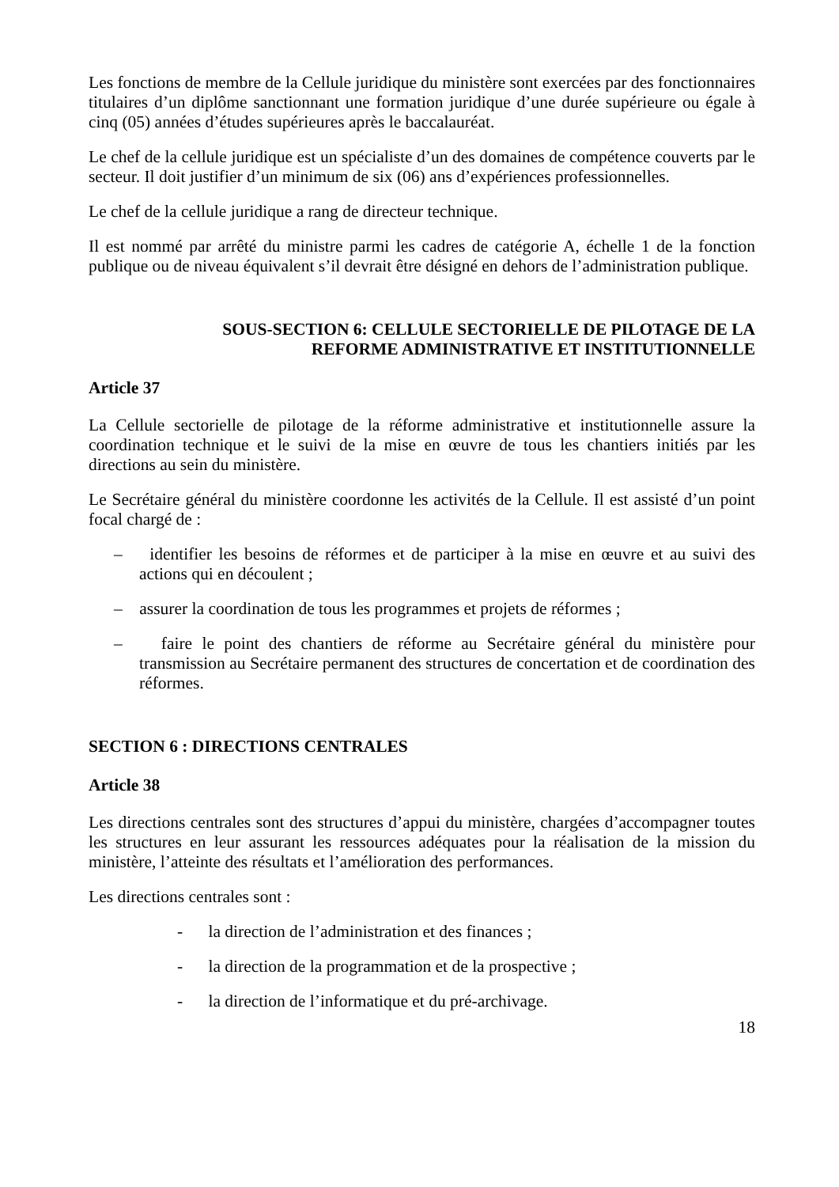Les fonctions de membre de la Cellule juridique du ministère sont exercées par des fonctionnaires titulaires d’un diplôme sanctionnant une formation juridique d’une durée supérieure ou égale à cinq (05) années d’études supérieures après le baccalauréat.
Le chef de la cellule juridique est un spécialiste d’un des domaines de compétence couverts par le secteur. Il doit justifier d’un minimum de six (06) ans d’expériences professionnelles.
Le chef de la cellule juridique a rang de directeur technique.
Il est nommé par arrêté du ministre parmi les cadres de catégorie A, échelle 1 de la fonction publique ou de niveau équivalent s’il devrait être désigné en dehors de l’administration publique.
SOUS-SECTION 6: CELLULE SECTORIELLE DE PILOTAGE DE LA
REFORME ADMINISTRATIVE ET INSTITUTIONNELLE
Article 37
La Cellule sectorielle de pilotage de la réforme administrative et institutionnelle assure la coordination technique et le suivi de la mise en œuvre de tous les chantiers initiés par les directions au sein du ministère.
Le Secrétaire général du ministère coordonne les activités de la Cellule. Il est assisté d’un point focal chargé de :
– identifier les besoins de réformes et de participer à la mise en œuvre et au suivi des actions qui en découlent ;
– assurer la coordination de tous les programmes et projets de réformes ;
– faire le point des chantiers de réforme au Secrétaire général du ministère pour transmission au Secrétaire permanent des structures de concertation et de coordination des réformes.
SECTION 6 : DIRECTIONS CENTRALES
Article 38
Les directions centrales sont des structures d’appui du ministère, chargées d’accompagner toutes les structures en leur assurant les ressources adéquates pour la réalisation de la mission du ministère, l’atteinte des résultats et l’amélioration des performances.
Les directions centrales sont :
- la direction de l’administration et des finances ;
- la direction de la programmation et de la prospective ;
- la direction de l’informatique et du pré-archivage.
18